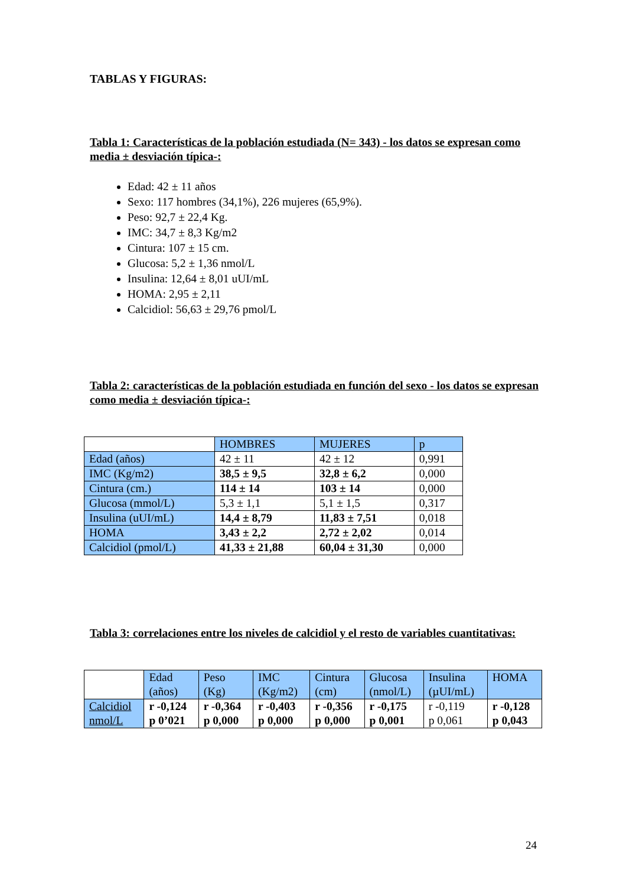TABLAS Y FIGURAS:
Tabla 1: Características de la población estudiada (N= 343) - los datos se expresan como media ± desviación típica-:
Edad: 42 ± 11 años
Sexo: 117 hombres (34,1%), 226 mujeres (65,9%).
Peso: 92,7 ± 22,4 Kg.
IMC: 34,7 ± 8,3 Kg/m2
Cintura: 107 ± 15 cm.
Glucosa: 5,2 ± 1,36 nmol/L
Insulina: 12,64 ± 8,01 uUI/mL
HOMA: 2,95 ± 2,11
Calcidiol: 56,63 ± 29,76 pmol/L
Tabla 2: características de la población estudiada en función del sexo - los datos se expresan como media ± desviación típica-:
| | HOMBRES | MUJERES | p |
| --- | --- | --- | --- |
| Edad (años) | 42 ± 11 | 42 ± 12 | 0,991 |
| IMC (Kg/m2) | 38,5 ± 9,5 | 32,8 ± 6,2 | 0,000 |
| Cintura (cm.) | 114 ± 14 | 103 ± 14 | 0,000 |
| Glucosa (mmol/L) | 5,3 ± 1,1 | 5,1 ± 1,5 | 0,317 |
| Insulina (uUI/mL) | 14,4 ± 8,79 | 11,83 ± 7,51 | 0,018 |
| HOMA | 3,43 ± 2,2 | 2,72 ± 2,02 | 0,014 |
| Calcidiol (pmol/L) | 41,33 ± 21,88 | 60,04 ± 31,30 | 0,000 |
Tabla 3: correlaciones entre los niveles de calcidiol y el resto de variables cuantitativas:
| | Edad (años) | Peso (Kg) | IMC (Kg/m2) | Cintura (cm) | Glucosa (nmol/L) | Insulina (µUI/mL) | HOMA |
| --- | --- | --- | --- | --- | --- | --- | --- |
| Calcidiol nmol/L | r -0,124 p 0’021 | r -0,364 p 0,000 | r -0,403 p 0,000 | r -0,356 p 0,000 | r -0,175 p 0,001 | r -0,119 p 0,061 | r -0,128 p 0,043 |
24